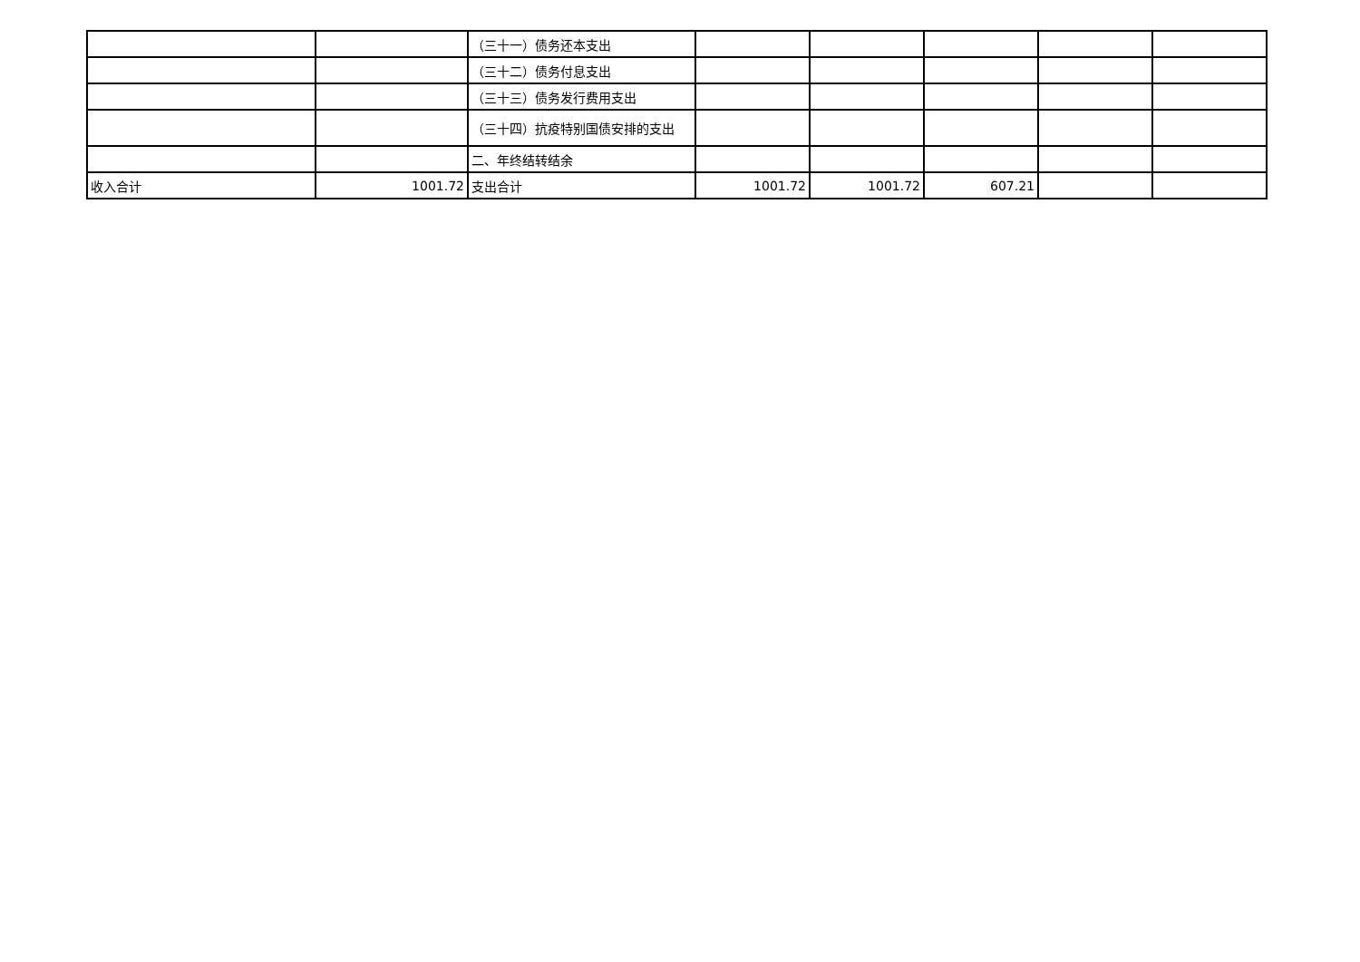| | | （三十一）债务还本支出 | | | | | |
| | | （三十二）债务付息支出 | | | | | |
| | | （三十三）债务发行费用支出 | | | | | |
| | | （三十四）抗疫特别国债安排的支出 | | | | | |
| | | 二、年终结转结余 | | | | | |
| 收入合计 | 1001.72 | 支出合计 | 1001.72 | 1001.72 | 607.21 | | |